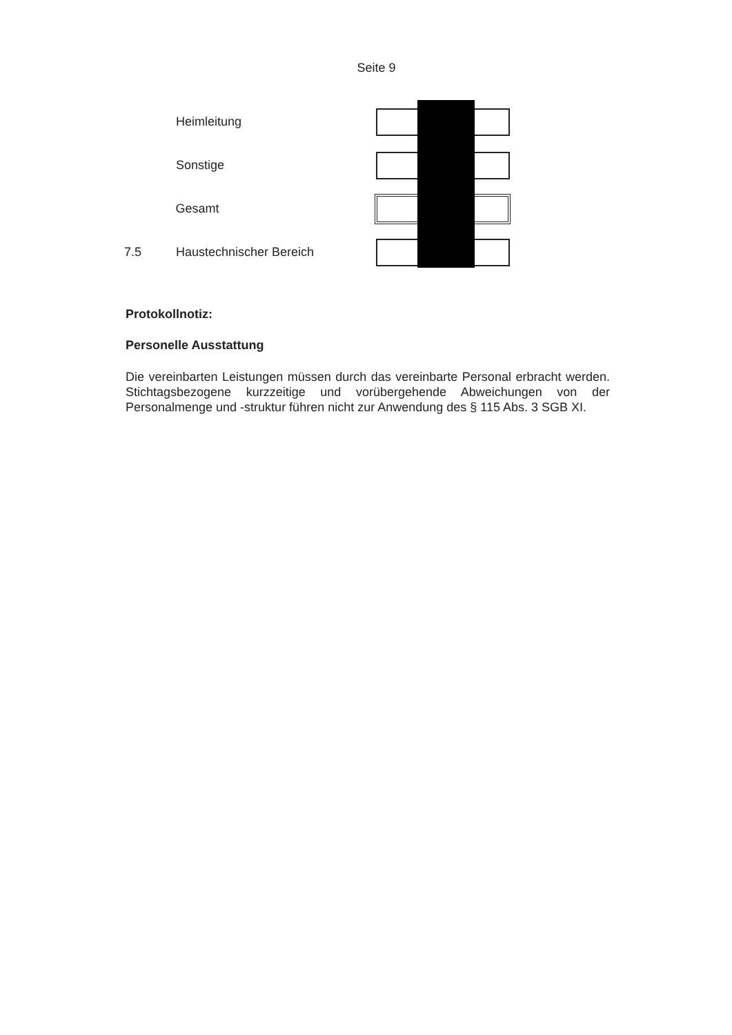Seite 9
Heimleitung
Sonstige
Gesamt
7.5 Haustechnischer Bereich
Protokollnotiz:
Personelle Ausstattung
Die vereinbarten Leistungen müssen durch das vereinbarte Personal erbracht werden. Stichtagsbezogene kurzzeitige und vorübergehende Abweichungen von der Personalmenge und -struktur führen nicht zur Anwendung des § 115 Abs. 3 SGB XI.